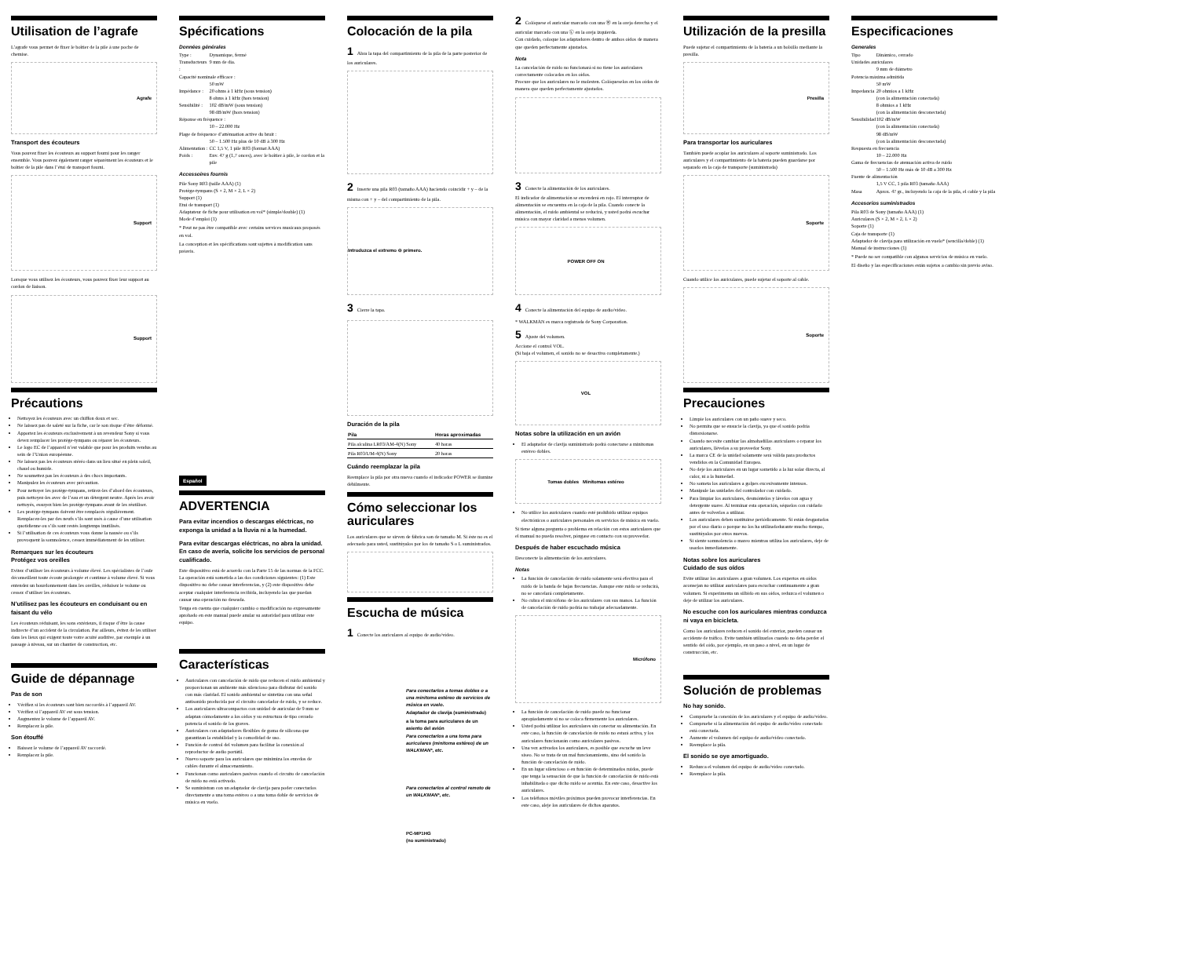Utilisation de l’agrafe
L’agrafe vous permet de fixer le boîtier de la pile à une poche de chemise.
Agrafe
Transport des écouteurs
Vous pouvez fixer les écouteurs au support fourni pour les ranger ensemble. Vous pouvez également ranger séparément les écouteurs et le boîtier de la pile dans l’étui de transport fourni.
Support
Lorsque vous utilisez les écouteurs, vous pouvez fixer leur support au cordon de liaison.
Support
Précautions
Nettoyez les écouteurs avec un chiffon doux et sec.
Ne laissez pas de saleté sur la fiche, car le son risque d’être déformé.
Apportez les écouteurs exclusivement à un revendeur Sony si vous devez remplacer les protège-tympans ou réparer les écouteurs.
Le logo EC de l’appareil n’est valable que pour les produits vendus au sein de l’Union européenne.
Ne laissez pas les écouteurs stéréo dans un lieu situé en plein soleil, chaud ou humide.
Ne soumettez pas les écouteurs à des chocs importants.
Manipulez les écouteurs avec précaution.
Pour nettoyer les protège-tympans, retirez-les d’abord des écouteurs, puis nettoyez-les avec de l’eau et un détergent neutre. Après les avoir nettoyés, essuyez bien les protège-tympans avant de les réutiliser.
Les protège-tympans doivent être remplacés régulièrement. Remplacez-les par des neufs s’ils sont usés à cause d’une utilisation quotidienne ou s’ils sont restés longtemps inutilisés.
Si l’utilisation de ces écouteurs vous donne la nausée ou s’ils provoquent la somnolence, cessez immédiatement de les utiliser.
Remarques sur les écouteurs
Protégez vos oreilles
Evitez d’utiliser les écouteurs à volume élevé. Les spécialistes de l’ouïe déconseillent toute écoute prolongée et continue à volume élevé. Si vous entendez un bourdonnement dans les oreilles, réduisez le volume ou cessez d’utiliser les écouteurs.
N’utilisez pas les écouteurs en conduisant ou en faisant du vélo
Les écouteurs réduisant, les sons extérieurs, il risque d’être la cause indirecte d’un accident de la circulation. Par ailleurs, évitez de les utiliser dans les lieux qui exigent toute votre acuité auditive, par exemple à un passage à niveau, sur un chantier de construction, etc.
Guide de dépannage
Pas de son
Vérifiez si les écouteurs sont bien raccordés à l’appareil AV.
Vérifiez si l’appareil AV est sous tension.
Augmentez le volume de l’appareil AV.
Remplacez la pile.
Son étouffé
Baissez le volume de l’appareil AV raccordé.
Remplacez la pile.
Spécifications
Données générales
| Type : | Dynamique, fermé |
| Transducteurs : | 9 mm de dia. |
| Capacité nominale efficace : | |
| | 50 mW |
| Impédance : | 20 ohms à 1 kHz (sous tension) 8 ohms à 1 kHz (hors tension) |
| Sensibilité : | 102 dB/mW (sous tension) 98 dB/mW (hors tension) |
| Réponse en fréquence : | |
| | 10 – 22.000 Hz |
| Plage de fréquence d’atténuation active du bruit : | |
| | 50 – 1.500 Hz plus de 10 dB à 300 Hz |
| Alimentation : | CC 1,5 V, 1 pile R03 (format AAA) |
| Poids : | Env. 47 g (1,7 onces), avec le boîtier à pile, le cordon et la pile |
Accessoires fournis
Pile Sony R03 (taille AAA) (1)
Protège-tympans (S × 2, M × 2, L × 2)
Support (1)
Etui de transport (1)
Adaptateur de fiche pour utilisation en vol* (simple/double) (1)
Mode d’emploi (1)
* Peut ne pas être compatible avec certains services musicaux proposés en vol.
La conception et les spécifications sont sujettes à modification sans préavis.
Español
ADVERTENCIA
Para evitar incendios o descargas eléctricas, no exponga la unidad a la lluvia ni a la humedad.
Para evitar descargas eléctricas, no abra la unidad. En caso de avería, solicite los servicios de personal cualificado.
Este dispositivo está de acuerdo con la Parte 15 de las normas de la FCC. La operación está sometida a las dos condiciones siguientes: (1) Este dispositivo no debe causar interferencias, y (2) este dispositivo debe aceptar cualquier interferencia recibida, incluyendo las que puedan causar una operación no deseada.
Tenga en cuenta que cualquier cambio o modificación no expresamente aprobado en este manual puede anular su autoridad para utilizar este equipo.
Características
Auriculares con cancelación de ruido que reducen el ruido ambiental y proporcionan un ambiente más silencioso para disfrutar del sonido con más claridad. El sonido ambiental se sintetiza con una señal antisonido producida por el circuito cancelador de ruido, y se reduce.
Los auriculares ultracompactos con unidad de auricular de 9 mm se adaptan cómodamente a los oídos y su estructura de tipo cerrado potencia el sonido de los graves.
Auriculares con adaptadores flexibles de goma de silicona que garantizan la estabilidad y la comodidad de uso.
Función de control del volumen para facilitar la conexión al reproductor de audio portátil.
Nuevo soporte para los auriculares que minimiza los enredos de cables durante el almacenamiento.
Funcionan como auriculares pasivos cuando el circuito de cancelación de ruido no está activado.
Se suministran con un adaptador de clavija para poder conectarlos directamente a una toma estéreo o a una toma doble de servicios de música en vuelo.
Colocación de la pila
1 Abra la tapa del compartimiento de la pila de la parte posterior de los auriculares.
2 Inserte una pila R03 (tamaño AAA) haciendo coincidir + y – de la misma con + y – del compartimiento de la pila.
Introduzca el extremo ⊖ primero.
3 Cierre la tapa.
Duración de la pila
| Pila | Horas aproximadas |
| --- | --- |
| Pila alcalina LR03/AM-4(N) Sony | 40 horas |
| Pila R03/UM-4(N) Sony | 20 horas |
Cuándo reemplazar la pila
Reemplace la pila por otra nueva cuando el indicador POWER se ilumine débilmente.
Cómo seleccionar los auriculares
Los auriculares que se sirven de fábrica son de tamaño M. Si éste no es el adecuado para usted, sustitúyalos por los de tamaño S o L suministrados.
Escucha de música
1 Conecte los auriculares al equipo de audio/vídeo.
Para conectarlos a tomas dobles o a una minitoma estéreo de servicios de música en vuelo.
Adaptador de clavija (suministrado)
a la toma para auriculares de un asiento del avión
Para conectarlos a una toma para auriculares (minitoma estéreo) de un WALKMAN*, etc.
Para conectarlos al control remoto de un WALKMAN*, etc.
PC-MP1HG
(no suministrado)
2 Colóquese el auricular marcado con una Ⓡ en la oreja derecha y el auricular marcado con una Ⓛ en la oreja izquierda.
Con cuidado, coloque los adaptadores dentro de ambos oídos de manera que queden perfectamente ajustados.
Nota
La cancelación de ruido no funcionará si no tiene los auriculares correctamente colocados en los oídos.
Procure que los auriculares no le molesten. Colóqueselos en los oídos de manera que queden perfectamente ajustados.
3 Conecte la alimentación de los auriculares.
El indicador de alimentación se encenderá en rojo. El interruptor de alimentación se encuentra en la caja de la pila. Cuando conecte la alimentación, el ruido ambiental se reducirá, y usted podrá escuchar música con mayor claridad a menos volumen.
POWER OFF ON
4 Conecte la alimentación del equipo de audio/vídeo.
* WALKMAN es marca registrada de Sony Corporation.
5 Ajuste del volumen.
Accione el control VOL.
(Si baja el volumen, el sonido no se desactiva completamente.)
VOL
Notas sobre la utilización en un avión
El adaptador de clavija suministrado podrá conectarse a minitomas estéreo dobles.
Tomas dobles Minitomas estéreo
No utilice los auriculares cuando esté prohibido utilizar equipos electrónicos o auriculares personales en servicios de música en vuelo.
Si tiene alguna pregunta o problema en relación con estos auriculares que el manual no pueda resolver, póngase en contacto con su proveedor.
Después de haber escuchado música
Desconecte la alimentación de los auriculares.
Notas
La función de cancelación de ruido solamente será efectiva para el ruido de la banda de bajas frecuencias. Aunque este ruido se reducirá, no se cancelará completamente.
No cubra el micrófono de los auriculares con sus manos. La función de cancelación de ruido podría no trabajar adecuadamente.
Micrófono
La función de cancelación de ruido puede no funcionar apropiadamente si no se coloca firmemente los auriculares.
Usted podrá utilizar los auriculares sin conectar su alimentación. En este caso, la función de cancelación de ruido no estará activa, y los auriculares funcionarán como auriculares pasivos.
Una vez activados los auriculares, es posible que escuche un leve siseo. No se trata de un mal funcionamiento, sino del sonido la función de cancelación de ruido.
En un lugar silencioso o en función de determinados ruidos, puede que tenga la sensación de que la función de cancelación de ruido está inhabilitada o que dicho ruido se acentúa. En este caso, desactive los auriculares.
Los teléfonos móviles próximos pueden provocar interferencias. En este caso, aleje los auriculares de dichos aparatos.
Utilización de la presilla
Puede sujetar el compartimiento de la batería a un bolsillo mediante la presilla.
Presilla
Para transportar los auriculares
También puede acoplar los auriculares al soporte suministrado. Los auriculares y el compartimiento de la batería pueden guardarse por separado en la caja de transporte (suministrada)
Soporte
Cuando utilice los auriculares, puede sujetar el soporte al cable.
Soporte
Precauciones
Limpie los auriculares con un paño suave y seco.
No permita que se ensucie la clavija, ya que el sonido podría distorsionarse.
Cuando necesite cambiar las almohadillas auriculares o reparar los auriculares, llévelos a su proveedor Sony.
La marca CE de la unidad solamente será válida para productos vendidos en la Comunidad Europea.
No deje los auriculares en un lugar sometido a la luz solar directa, al calor, ni a la humedad.
No someta los auriculares a golpes excesivamente intensos.
Manipule las unidades del controlador con cuidado.
Para limpiar los auriculares, desmóntelos y lávelos con agua y detergente suave. Al terminar esta operación, séquelos con cuidado antes de volverlos a utilizar.
Los auriculares deben sustituirse periódicamente. Si están desgastados por el uso diario o porque no los ha utilizadodurante mucho tiempo, sustitúyalos por otros nuevos.
Si siente somnolencia o mareo mientras utiliza los auriculares, deje de usarlos inmediatamente.
Notas sobre los auriculares
Cuidado de sus oídos
Evite utilizar los auriculares a gran volumen. Los expertos en oídos aconsejan no utilizar auriculares para escuchar continuamente a gran volumen. Si experimenta un silbido en sus oídos, reduzca el volumen o deje de utilizar los auriculares.
No escuche con los auriculares mientras conduzca ni vaya en bicicleta.
Como los auriculares reducen el sonido del exterior, pueden causar un accidente de tráfico. Evite también utilizarlos cuando no deba perder el sentido del oído, por ejemplo, en un paso a nivel, en un lugar de construcción, etc.
Solución de problemas
No hay sonido.
Compruebe la conexión de los auriculares y el equipo de audio/vídeo.
Compruebe si la alimentación del equipo de audio/vídeo conectado está conectada.
Aumente el volumen del equipo de audio/vídeo conectado.
Reemplace la pila.
El sonido se oye amortiguado.
Reduzca el volumen del equipo de audio/vídeo conectado.
Reemplace la pila.
Especificaciones
Generales
| Tipo | Dinámico, cerrado |
| Unidades auriculares | |
| | 9 mm de diámetro |
| Potencia máxima admitida | |
| | 50 mW |
| Impedancia | 20 ohmios a 1 kHz (con la alimentación conectada) 8 ohmios a 1 kHz (con la alimentación desconectada) |
| Sensibilidad | 102 dB/mW (con la alimentación conectada) 98 dB/mW (con la alimentación desconectada) |
| Respuesta en frecuencia | |
| | 10 – 22.000 Hz |
| Gama de frecuencias de atenuación activa de ruido | |
| | 50 – 1.500 Hz más de 10 dB a 300 Hz |
| Fuente de alimentación | |
| | 1,5 V CC, 1 pila R03 (tamaño AAA) |
| Masa | Aprox. 47 gr., incluyendo la caja de la pila, el cable y la pila |
Accesorios suministrados
Pila R03 de Sony (tamaño AAA) (1)
Auriculares (S × 2, M × 2, L × 2)
Soporte (1)
Caja de transporte (1)
Adaptador de clavija para utilización en vuelo* (sencilla/doble) (1)
Manual de instrucciones (1)
* Puede no ser compatible con algunos servicios de música en vuelo.
El diseño y las especificaciones están sujetos a cambio sin previo aviso.